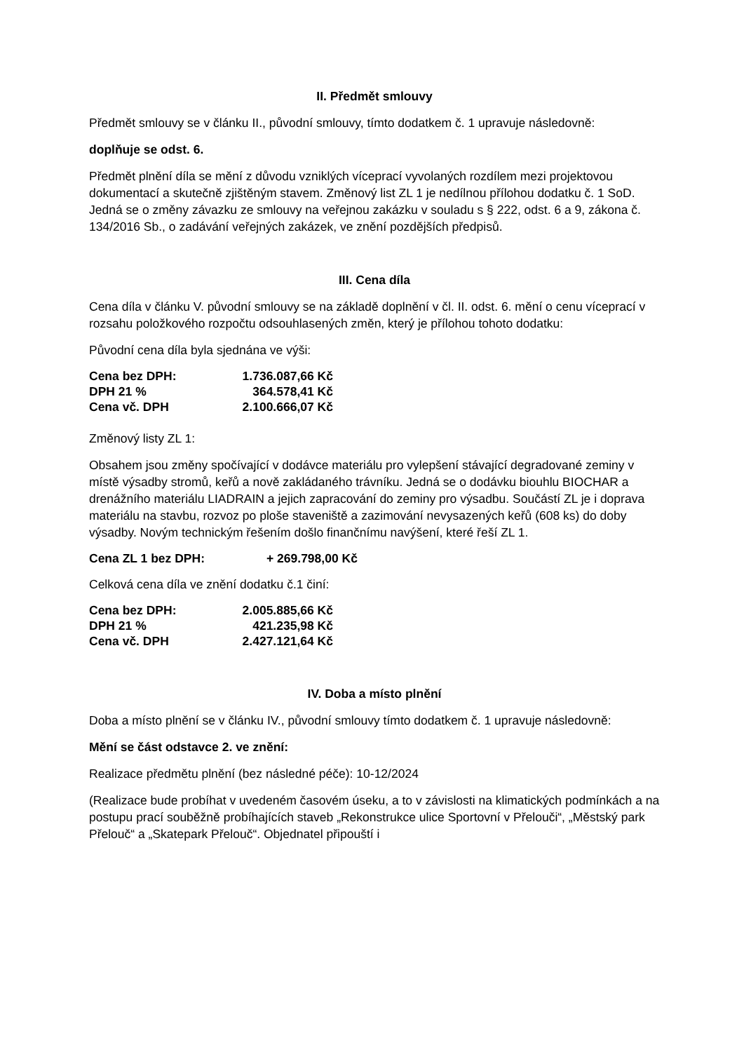II. Předmět smlouvy
Předmět smlouvy se v článku II., původní smlouvy, tímto dodatkem č. 1 upravuje následovně:
doplňuje se odst. 6.
Předmět plnění díla se mění z důvodu vzniklých víceprací vyvolaných rozdílem mezi projektovou dokumentací a skutečně zjištěným stavem. Změnový list ZL 1 je nedílnou přílohou dodatku č. 1 SoD. Jedná se o změny závazku ze smlouvy na veřejnou zakázku v souladu s § 222, odst. 6 a 9, zákona č. 134/2016 Sb., o zadávání veřejných zakázek, ve znění pozdějších předpisů.
III. Cena díla
Cena díla v článku V. původní smlouvy se na základě doplnění v čl. II. odst. 6. mění o cenu víceprací v rozsahu položkového rozpočtu odsouhlasených změn, který je přílohou tohoto dodatku:
Původní cena díla byla sjednána ve výši:
| Cena bez DPH: | 1.736.087,66 Kč |
| DPH 21 % | 364.578,41 Kč |
| Cena vč. DPH | 2.100.666,07 Kč |
Změnový listy ZL 1:
Obsahem jsou změny spočívající v dodávce materiálu pro vylepšení stávající degradované zeminy v místě výsadby stromů, keřů a nově zakládaného trávníku. Jedná se o dodávku biouhlu BIOCHAR a drenážního materiálu LIADRAIN a jejich zapracování do zeminy pro výsadbu. Součástí ZL je i doprava materiálu na stavbu, rozvoz po ploše staveniště a zazimování nevysazených keřů (608 ks) do doby výsadby. Novým technickým řešením došlo finančnímu navýšení, které řeší ZL 1.
| Cena ZL 1 bez DPH: | + 269.798,00 Kč |
Celková cena díla ve znění dodatku č.1 činí:
| Cena bez DPH: | 2.005.885,66 Kč |
| DPH 21 % | 421.235,98 Kč |
| Cena vč. DPH | 2.427.121,64 Kč |
IV. Doba a místo plnění
Doba a místo plnění se v článku IV., původní smlouvy tímto dodatkem č. 1 upravuje následovně:
Mění se část odstavce 2. ve znění:
Realizace předmětu plnění (bez následné péče): 10-12/2024
(Realizace bude probíhat v uvedeném časovém úseku, a to v závislosti na klimatických podmínkách a na postupu prací souběžně probíhajících staveb „Rekonstrukce ulice Sportovní v Přelouči“, „Městský park Přelouč“ a „Skatepark Přelouč“. Objednatel připouští i